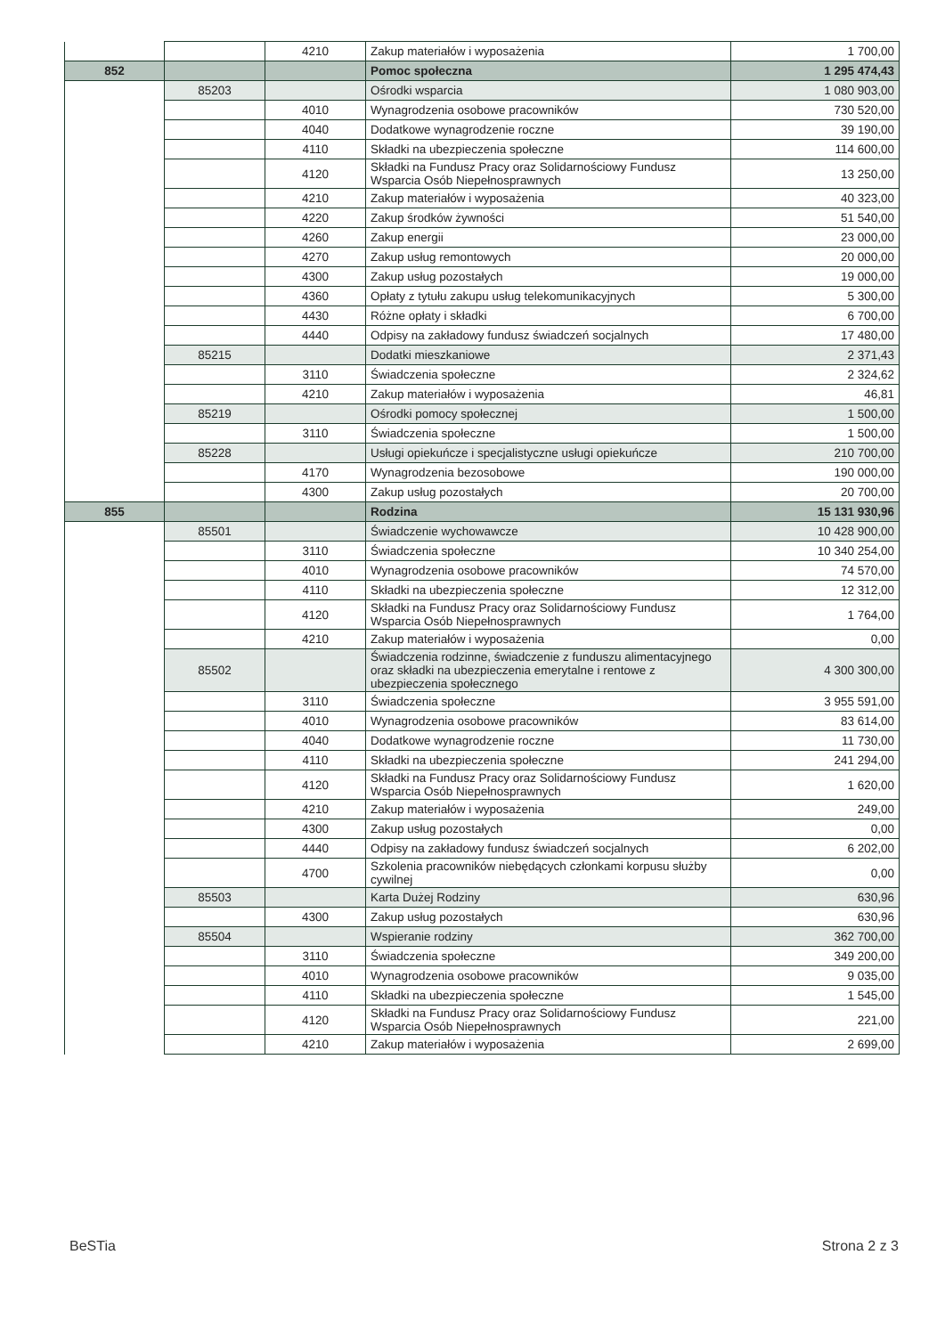| | | 4210 | Zakup materiałów i wyposażenia | 1 700,00 |
| 852 | | | Pomoc społeczna | 1 295 474,43 |
| | 85203 | | Ośrodki wsparcia | 1 080 903,00 |
| | | 4010 | Wynagrodzenia osobowe pracowników | 730 520,00 |
| | | 4040 | Dodatkowe wynagrodzenie roczne | 39 190,00 |
| | | 4110 | Składki na ubezpieczenia społeczne | 114 600,00 |
| | | 4120 | Składki na Fundusz Pracy oraz Solidarnościowy Fundusz Wsparcia Osób Niepełnosprawnych | 13 250,00 |
| | | 4210 | Zakup materiałów i wyposażenia | 40 323,00 |
| | | 4220 | Zakup środków żywności | 51 540,00 |
| | | 4260 | Zakup energii | 23 000,00 |
| | | 4270 | Zakup usług remontowych | 20 000,00 |
| | | 4300 | Zakup usług pozostałych | 19 000,00 |
| | | 4360 | Opłaty z tytułu zakupu usług telekomunikacyjnych | 5 300,00 |
| | | 4430 | Różne opłaty i składki | 6 700,00 |
| | | 4440 | Odpisy na zakładowy fundusz świadczeń socjalnych | 17 480,00 |
| | 85215 | | Dodatki mieszkaniowe | 2 371,43 |
| | | 3110 | Świadczenia społeczne | 2 324,62 |
| | | 4210 | Zakup materiałów i wyposażenia | 46,81 |
| | 85219 | | Ośrodki pomocy społecznej | 1 500,00 |
| | | 3110 | Świadczenia społeczne | 1 500,00 |
| | 85228 | | Usługi opiekuńcze i specjalistyczne usługi opiekuńcze | 210 700,00 |
| | | 4170 | Wynagrodzenia bezosobowe | 190 000,00 |
| | | 4300 | Zakup usług pozostałych | 20 700,00 |
| 855 | | | Rodzina | 15 131 930,96 |
| | 85501 | | Świadczenie wychowawcze | 10 428 900,00 |
| | | 3110 | Świadczenia społeczne | 10 340 254,00 |
| | | 4010 | Wynagrodzenia osobowe pracowników | 74 570,00 |
| | | 4110 | Składki na ubezpieczenia społeczne | 12 312,00 |
| | | 4120 | Składki na Fundusz Pracy oraz Solidarnościowy Fundusz Wsparcia Osób Niepełnosprawnych | 1 764,00 |
| | | 4210 | Zakup materiałów i wyposażenia | 0,00 |
| | 85502 | | Świadczenia rodzinne, świadczenie z funduszu alimentacyjnego oraz składki na ubezpieczenia emerytalne i rentowe z ubezpieczenia społecznego | 4 300 300,00 |
| | | 3110 | Świadczenia społeczne | 3 955 591,00 |
| | | 4010 | Wynagrodzenia osobowe pracowników | 83 614,00 |
| | | 4040 | Dodatkowe wynagrodzenie roczne | 11 730,00 |
| | | 4110 | Składki na ubezpieczenia społeczne | 241 294,00 |
| | | 4120 | Składki na Fundusz Pracy oraz Solidarnościowy Fundusz Wsparcia Osób Niepełnosprawnych | 1 620,00 |
| | | 4210 | Zakup materiałów i wyposażenia | 249,00 |
| | | 4300 | Zakup usług pozostałych | 0,00 |
| | | 4440 | Odpisy na zakładowy fundusz świadczeń socjalnych | 6 202,00 |
| | | 4700 | Szkolenia pracowników niebędących członkami korpusu służby cywilnej | 0,00 |
| | 85503 | | Karta Dużej Rodziny | 630,96 |
| | | 4300 | Zakup usług pozostałych | 630,96 |
| | 85504 | | Wspieranie rodziny | 362 700,00 |
| | | 3110 | Świadczenia społeczne | 349 200,00 |
| | | 4010 | Wynagrodzenia osobowe pracowników | 9 035,00 |
| | | 4110 | Składki na ubezpieczenia społeczne | 1 545,00 |
| | | 4120 | Składki na Fundusz Pracy oraz Solidarnościowy Fundusz Wsparcia Osób Niepełnosprawnych | 221,00 |
| | | 4210 | Zakup materiałów i wyposażenia | 2 699,00 |
BeSTia Strona 2 z 3